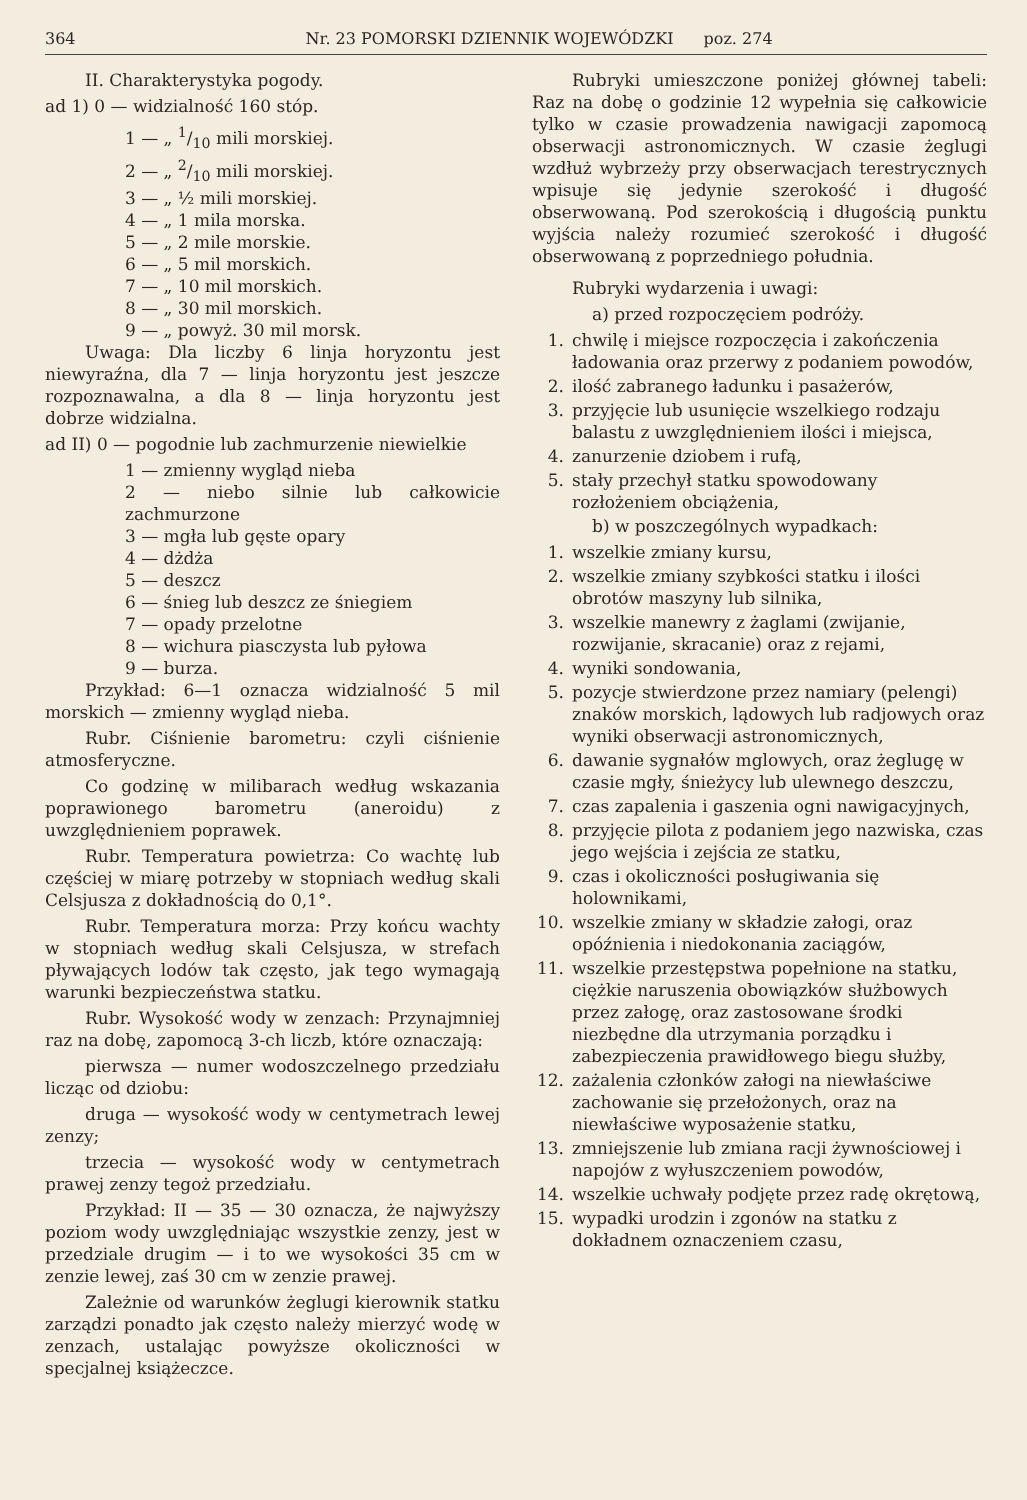364 Nr. 23 POMORSKI DZIENNIK WOJEWÓDZKI poz. 274
II. Charakterystyka pogody.
ad 1) 0 — widzialność 160 stóp.
1 — „ 1/10 mili morskiej.
2 — „ 2/10 mili morskiej.
3 — „ ½ mili morskiej.
4 — „ 1 mila morska.
5 — „ 2 mile morskie.
6 — „ 5 mil morskich.
7 — „ 10 mil morskich.
8 — „ 30 mil morskich.
9 — „ powyż. 30 mil morsk.
Uwaga: Dla liczby 6 linja horyzontu jest niewyraźna, dla 7 — linja horyzontu jest jeszcze rozpoznawalna, a dla 8 — linja horyzontu jest dobrze widzialna.
ad II) 0 — pogodnie lub zachmurzenie niewielkie
1 — zmienny wygląd nieba
2 — niebo silnie lub całkowicie zachmurzone
3 — mgła lub gęste opary
4 — dżdża
5 — deszcz
6 — śnieg lub deszcz ze śniegiem
7 — opady przelotne
8 — wichura piasczysta lub pyłowa
9 — burza.
Przykład: 6—1 oznacza widzialność 5 mil morskich — zmienny wygląd nieba.
Rubr. Ciśnienie barometru: czyli ciśnienie atmosferyczne.
Co godzinę w milibarach według wskazania poprawionego barometru (aneroidu) z uwzględnieniem poprawek.
Rubr. Temperatura powietrza: Co wachtę lub częściej w miarę potrzeby w stopniach według skali Celsjusza z dokładnością do 0,1°.
Rubr. Temperatura morza: Przy końcu wachty w stopniach według skali Celsjusza, w strefach pływających lodów tak często, jak tego wymagają warunki bezpieczeństwa statku.
Rubr. Wysokość wody w zenzach: Przynajmniej raz na dobę, zapomocą 3-ch liczb, które oznaczają:
pierwsza — numer wodoszczelnego przedziału licząc od dziobu:
druga — wysokość wody w centymetrach lewej zenzy;
trzecia — wysokość wody w centymetrach prawej zenzy tegoż przedziału.
Przykład: II — 35 — 30 oznacza, że najwyższy poziom wody uwzględniając wszystkie zenzy, jest w przedziale drugim — i to we wysokości 35 cm w zenzie lewej, zaś 30 cm w zenzie prawej.
Zależnie od warunków żeglugi kierownik statku zarządzi ponadto jak często należy mierzyć wodę w zenzach, ustalając powyższe okoliczności w specjalnej książeczce.
Rubryki umieszczone poniżej głównej tabeli: Raz na dobę o godzinie 12 wypełnia się całkowicie tylko w czasie prowadzenia nawigacji zapomocą obserwacji astronomicznych. W czasie żeglugi wzdłuż wybrzeży przy obserwacjach terestrycznych wpisuje się jedynie szerokość i długość obserwowaną. Pod szerokością i długością punktu wyjścia należy rozumieć szerokość i długość obserwowaną z poprzedniego południa.
Rubryki wydarzenia i uwagi:
a) przed rozpoczęciem podróży.
1. chwilę i miejsce rozpoczęcia i zakończenia ładowania oraz przerwy z podaniem powodów,
2. ilość zabranego ładunku i pasażerów,
3. przyjęcie lub usunięcie wszelkiego rodzaju balastu z uwzględnieniem ilości i miejsca,
4. zanurzenie dziobem i rufą,
5. stały przechył statku spowodowany rozłożeniem obciążenia,
b) w poszczególnych wypadkach:
1. wszelkie zmiany kursu,
2. wszelkie zmiany szybkości statku i ilości obrotów maszyny lub silnika,
3. wszelkie manewry z żaglami (zwijanie, rozwijanie, skracanie) oraz z rejami,
4. wyniki sondowania,
5. pozycje stwierdzone przez namiary (pelengi) znaków morskich, lądowych lub radjowych oraz wyniki obserwacji astronomicznych,
6. dawanie sygnałów mglowych, oraz żeglugę w czasie mgły, śnieżycy lub ulewnego deszczu,
7. czas zapalenia i gaszenia ogni nawigacyjnych,
8. przyjęcie pilota z podaniem jego nazwiska, czas jego wejścia i zejścia ze statku,
9. czas i okoliczności posługiwania się holownikami,
10. wszelkie zmiany w składzie załogi, oraz opóźnienia i niedokonania zaciągów,
11. wszelkie przestępstwa popełnione na statku, ciężkie naruszenia obowiązków służbowych przez załogę, oraz zastosowane środki niezbędne dla utrzymania porządku i zabezpieczenia prawidłowego biegu służby,
12. zażalenia członków załogi na niewłaściwe zachowanie się przełożonych, oraz na niewłaściwe wyposażenie statku,
13. zmniejszenie lub zmiana racji żywnościowej i napojów z wyłuszczeniem powodów,
14. wszelkie uchwały podjęte przez radę okrętową,
15. wypadki urodzin i zgonów na statku z dokładnem oznaczeniem czasu,